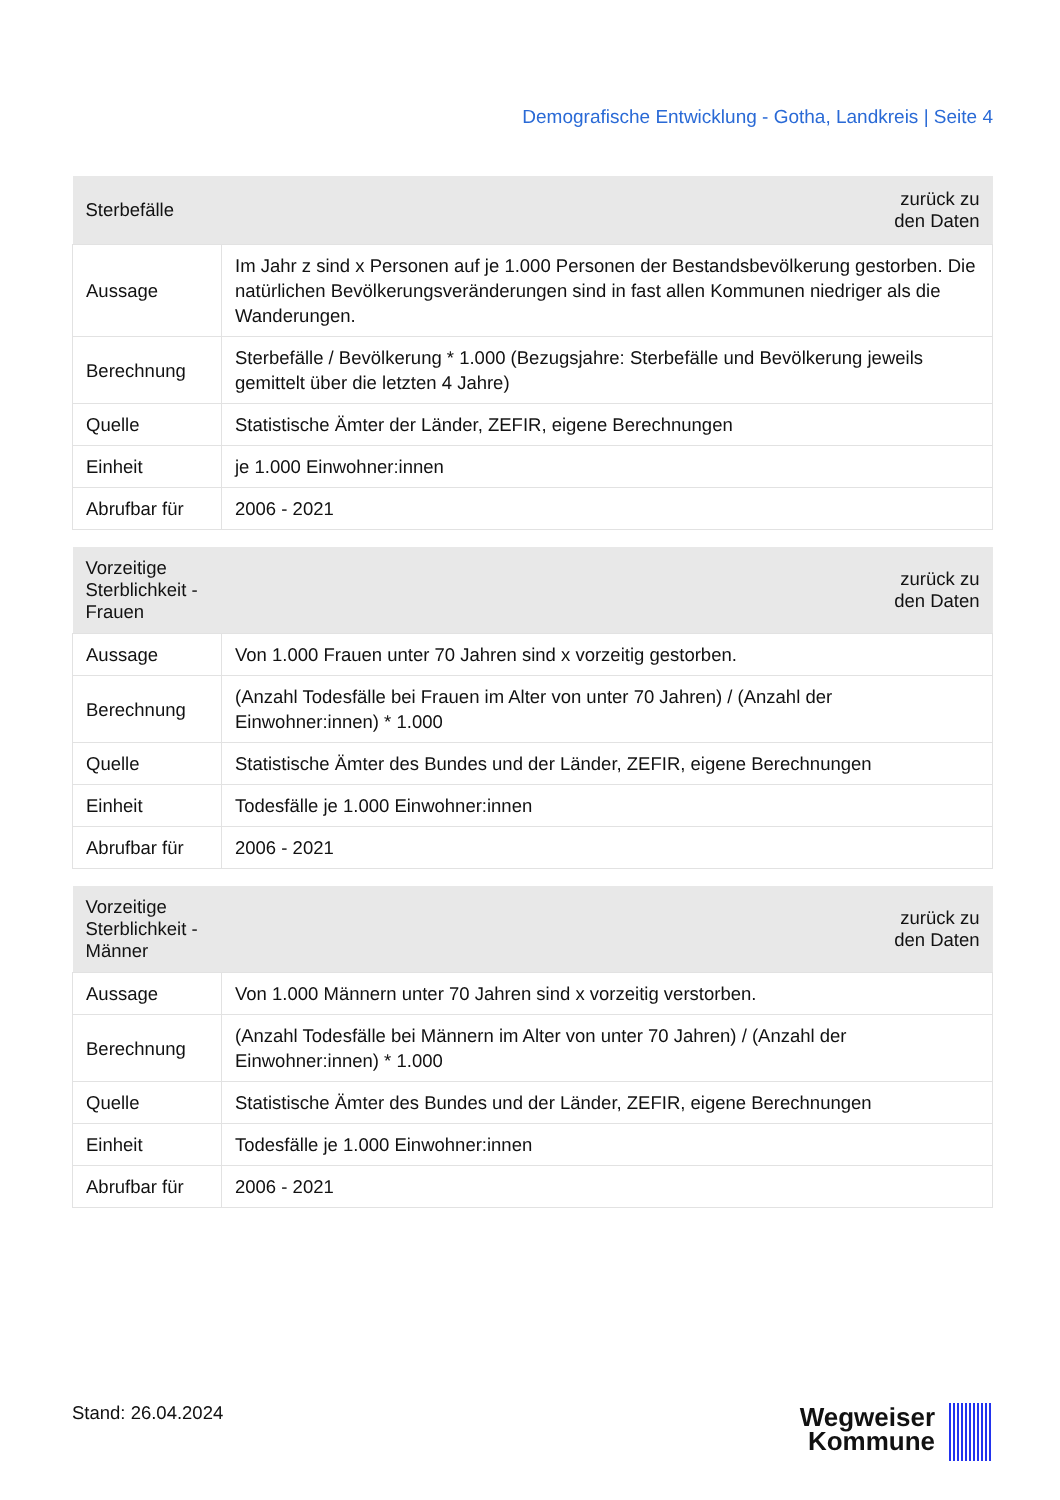Demografische Entwicklung - Gotha, Landkreis | Seite 4
| Sterbefälle | zurück zu den Daten |
| --- | --- |
| Aussage | Im Jahr z sind x Personen auf je 1.000 Personen der Bestandsbevölkerung gestorben. Die natürlichen Bevölkerungsveränderungen sind in fast allen Kommunen niedriger als die Wanderungen. |
| Berechnung | Sterbefälle / Bevölkerung * 1.000 (Bezugsjahre: Sterbefälle und Bevölkerung jeweils gemittelt über die letzten 4 Jahre) |
| Quelle | Statistische Ämter der Länder, ZEFIR, eigene Berechnungen |
| Einheit | je 1.000 Einwohner:innen |
| Abrufbar für | 2006 - 2021 |
| Vorzeitige Sterblichkeit - Frauen | zurück zu den Daten |
| --- | --- |
| Aussage | Von 1.000 Frauen unter 70 Jahren sind x vorzeitig gestorben. |
| Berechnung | (Anzahl Todesfälle bei Frauen im Alter von unter 70 Jahren) / (Anzahl der Einwohner:innen) * 1.000 |
| Quelle | Statistische Ämter des Bundes und der Länder, ZEFIR, eigene Berechnungen |
| Einheit | Todesfälle je 1.000 Einwohner:innen |
| Abrufbar für | 2006 - 2021 |
| Vorzeitige Sterblichkeit - Männer | zurück zu den Daten |
| --- | --- |
| Aussage | Von 1.000 Männern unter 70 Jahren sind x vorzeitig verstorben. |
| Berechnung | (Anzahl Todesfälle bei Männern im Alter von unter 70 Jahren) / (Anzahl der Einwohner:innen) * 1.000 |
| Quelle | Statistische Ämter des Bundes und der Länder, ZEFIR, eigene Berechnungen |
| Einheit | Todesfälle je 1.000 Einwohner:innen |
| Abrufbar für | 2006 - 2021 |
Stand: 26.04.2024
Wegweiser
Kommune